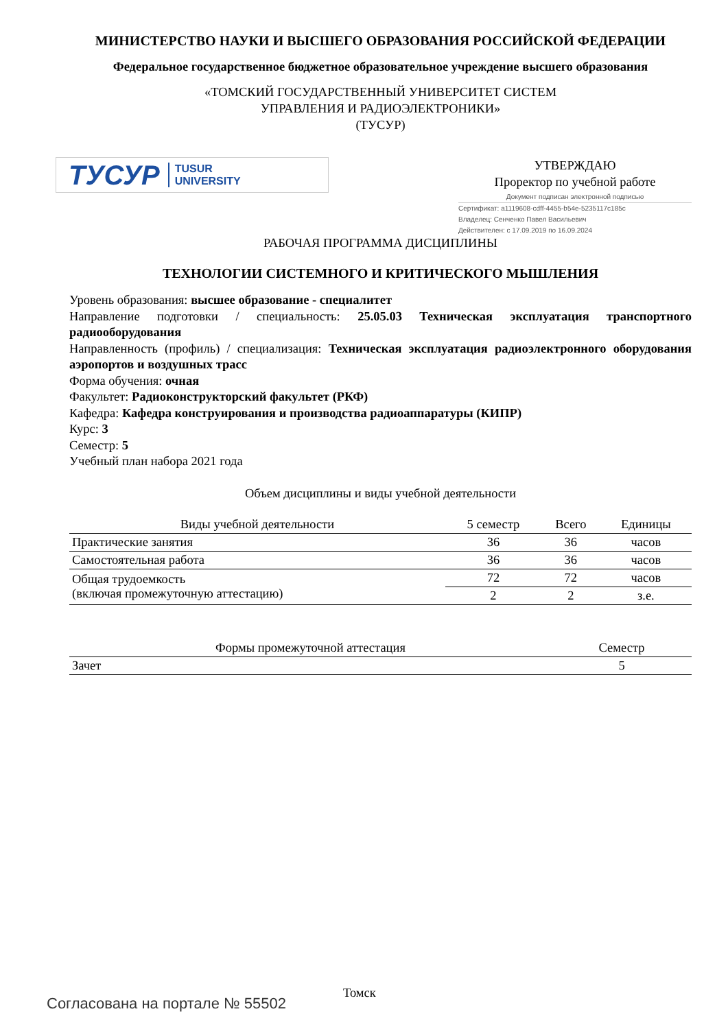МИНИСТЕРСТВО НАУКИ И ВЫСШЕГО ОБРАЗОВАНИЯ РОССИЙСКОЙ ФЕДЕРАЦИИ
Федеральное государственное бюджетное образовательное учреждение высшего образования
«ТОМСКИЙ ГОСУДАРСТВЕННЫЙ УНИВЕРСИТЕТ СИСТЕМ
УПРАВЛЕНИЯ И РАДИОЭЛЕКТРОНИКИ»
(ТУСУР)
ТУСУР TUSUR
UNIVERSITY
УТВЕРЖДАЮ
Проректор по учебной работе
Документ подписан электронной подписью
Сертификат: a1119608-cdff-4455-b54e-5235117c185c
Владелец: Сенченко Павел Васильевич
Действителен: с 17.09.2019 по 16.09.2024
РАБОЧАЯ ПРОГРАММА ДИСЦИПЛИНЫ
ТЕХНОЛОГИИ СИСТЕМНОГО И КРИТИЧЕСКОГО МЫШЛЕНИЯ
Уровень образования: высшее образование - специалитет
Направление подготовки / специальность: 25.05.03 Техническая эксплуатация транспортного радиооборудования
Направленность (профиль) / специализация: Техническая эксплуатация радиоэлектронного оборудования аэропортов и воздушных трасс
Форма обучения: очная
Факультет: Радиоконструкторский факультет (РКФ)
Кафедра: Кафедра конструирования и производства радиоаппаратуры (КИПР)
Курс: 3
Семестр: 5
Учебный план набора 2021 года
Объем дисциплины и виды учебной деятельности
| Виды учебной деятельности | 5 семестр | Всего | Единицы |
| --- | --- | --- | --- |
| Практические занятия | 36 | 36 | часов |
| Самостоятельная работа | 36 | 36 | часов |
| Общая трудоемкость (включая промежуточную аттестацию) | 72 | 72 | часов |
| | 2 | 2 | з.е. |
| Формы промежуточной аттестация | Семестр |
| --- | --- |
| Зачет | 5 |
Томск
Согласована на портале № 55502